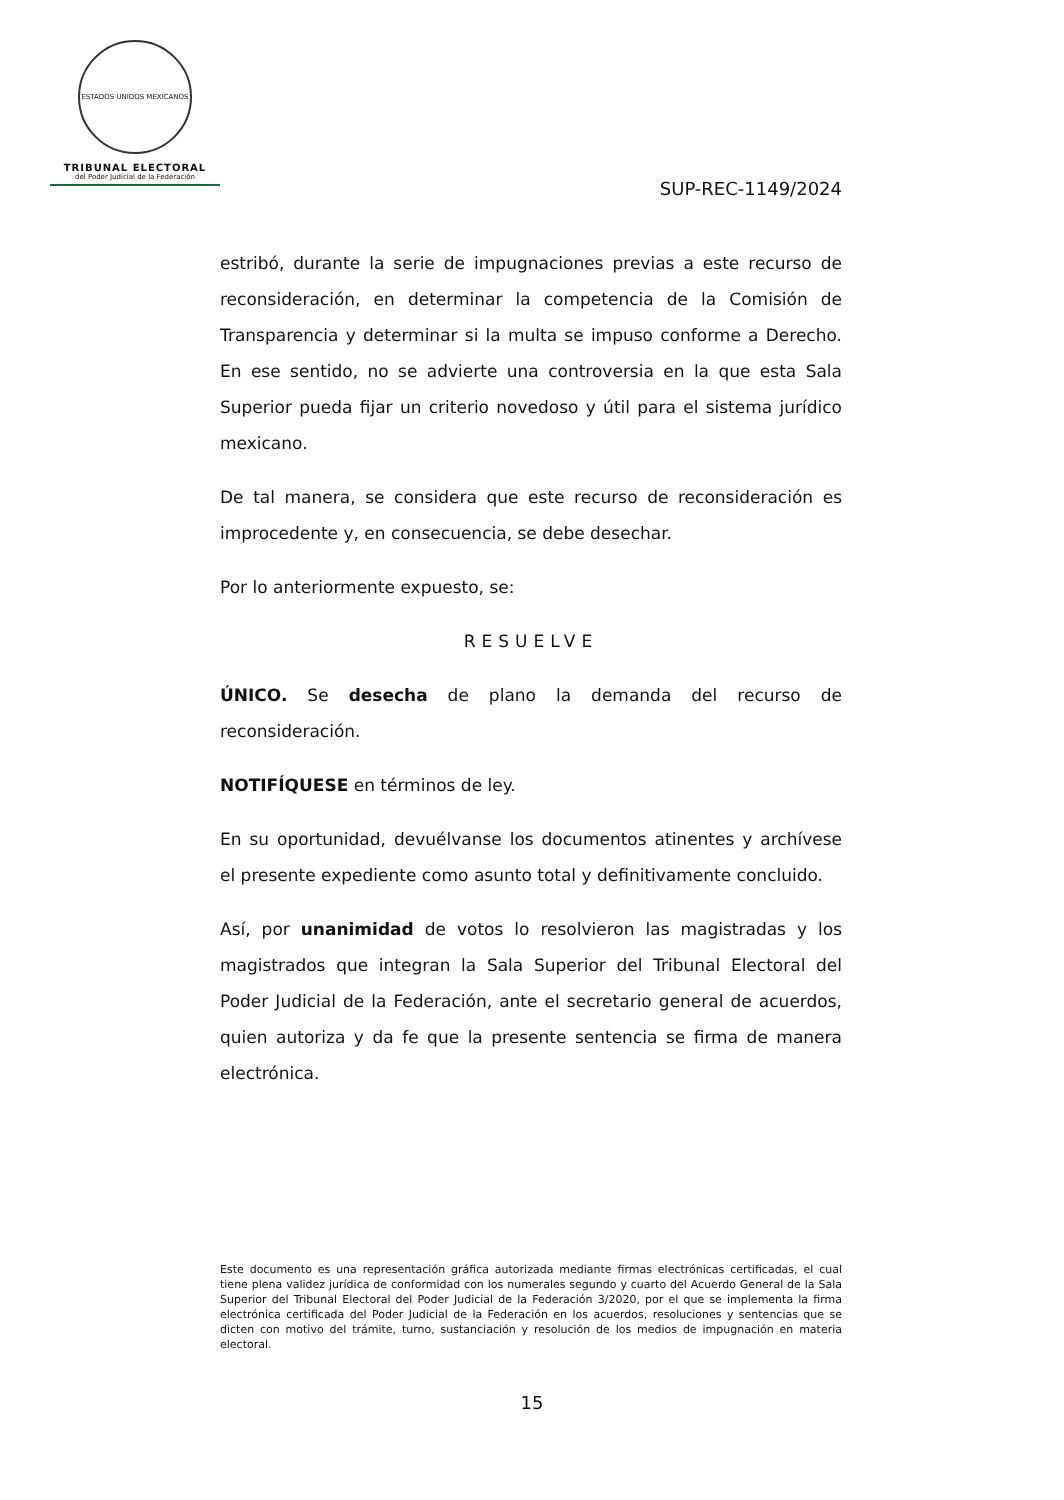ESTADOS UNIDOS MEXICANOS
TRIBUNAL ELECTORAL
del Poder Judicial de la Federación
SUP-REC-1149/2024
estribó, durante la serie de impugnaciones previas a este recurso de reconsideración, en determinar la competencia de la Comisión de Transparencia y determinar si la multa se impuso conforme a Derecho. En ese sentido, no se advierte una controversia en la que esta Sala Superior pueda fijar un criterio novedoso y útil para el sistema jurídico mexicano.
De tal manera, se considera que este recurso de reconsideración es improcedente y, en consecuencia, se debe desechar.
Por lo anteriormente expuesto, se:
RESUELVE
ÚNICO. Se desecha de plano la demanda del recurso de reconsideración.
NOTIFÍQUESE en términos de ley.
En su oportunidad, devuélvanse los documentos atinentes y archívese el presente expediente como asunto total y definitivamente concluido.
Así, por unanimidad de votos lo resolvieron las magistradas y los magistrados que integran la Sala Superior del Tribunal Electoral del Poder Judicial de la Federación, ante el secretario general de acuerdos, quien autoriza y da fe que la presente sentencia se firma de manera electrónica.
Este documento es una representación gráfica autorizada mediante firmas electrónicas certificadas, el cual tiene plena validez jurídica de conformidad con los numerales segundo y cuarto del Acuerdo General de la Sala Superior del Tribunal Electoral del Poder Judicial de la Federación 3/2020, por el que se implementa la firma electrónica certificada del Poder Judicial de la Federación en los acuerdos, resoluciones y sentencias que se dicten con motivo del trámite, turno, sustanciación y resolución de los medios de impugnación en materia electoral.
15